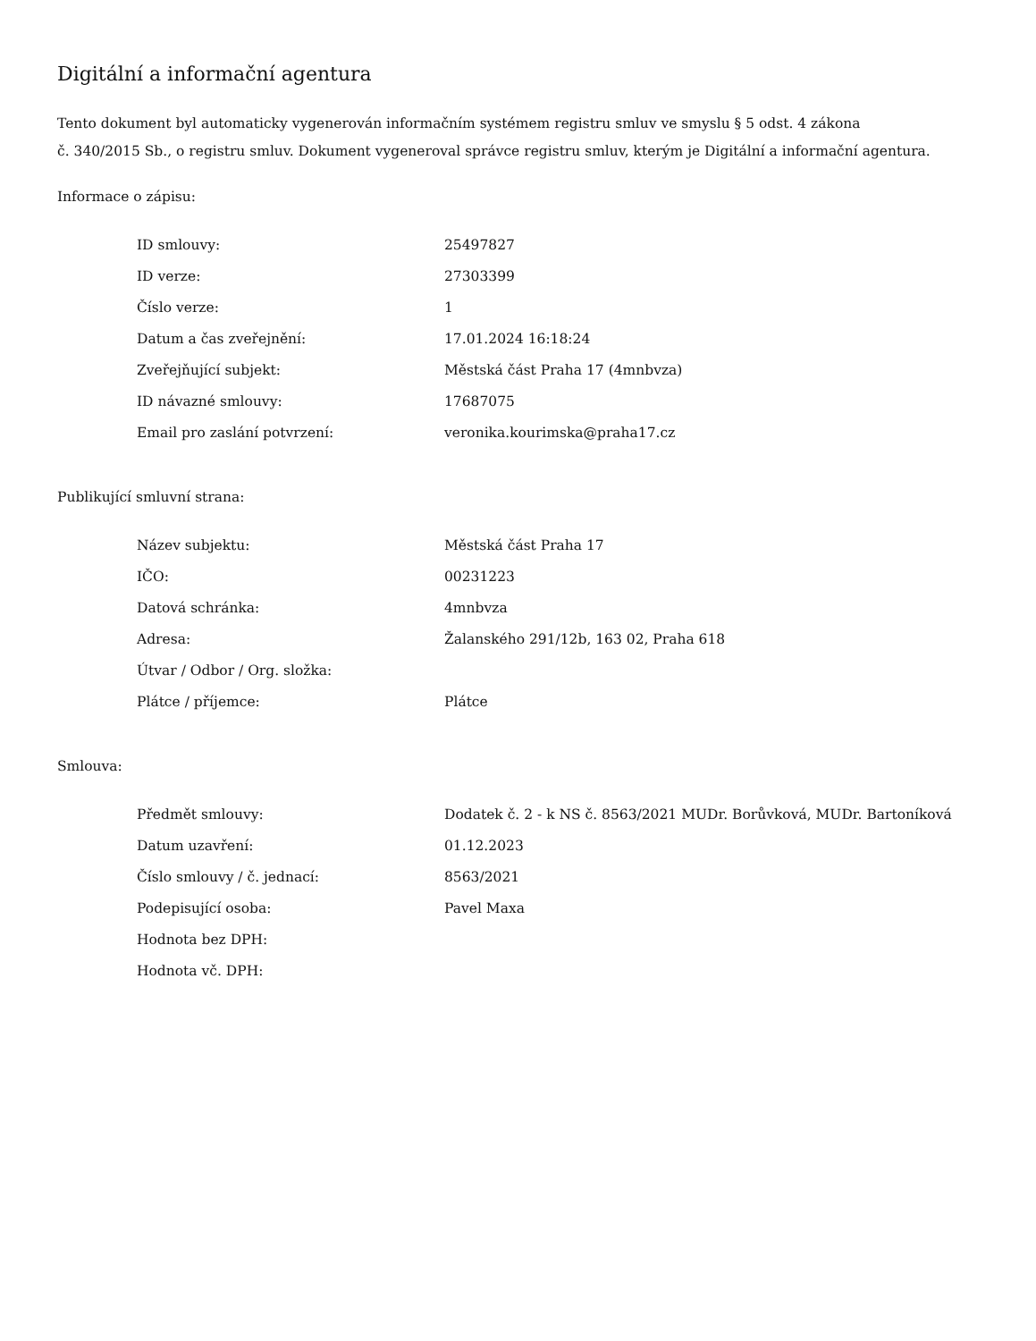Digitální a informační agentura
Tento dokument byl automaticky vygenerován informačním systémem registru smluv ve smyslu § 5 odst. 4 zákona
č. 340/2015 Sb., o registru smluv. Dokument vygeneroval správce registru smluv, kterým je Digitální a informační agentura.
Informace o zápisu:
| ID smlouvy: | 25497827 |
| ID verze: | 27303399 |
| Číslo verze: | 1 |
| Datum a čas zveřejnění: | 17.01.2024 16:18:24 |
| Zveřejňující subjekt: | Městská část Praha 17 (4mnbvza) |
| ID návazné smlouvy: | 17687075 |
| Email pro zaslání potvrzení: | veronika.kourimska@praha17.cz |
Publikující smluvní strana:
| Název subjektu: | Městská část Praha 17 |
| IČO: | 00231223 |
| Datová schránka: | 4mnbvza |
| Adresa: | Žalanského 291/12b, 163 02, Praha 618 |
| Útvar / Odbor / Org. složka: | |
| Plátce / příjemce: | Plátce |
Smlouva:
| Předmět smlouvy: | Dodatek č. 2 - k NS č. 8563/2021 MUDr. Borůvková, MUDr. Bartoníková |
| Datum uzavření: | 01.12.2023 |
| Číslo smlouvy / č. jednací: | 8563/2021 |
| Podepisující osoba: | Pavel Maxa |
| Hodnota bez DPH: | |
| Hodnota vč. DPH: | |